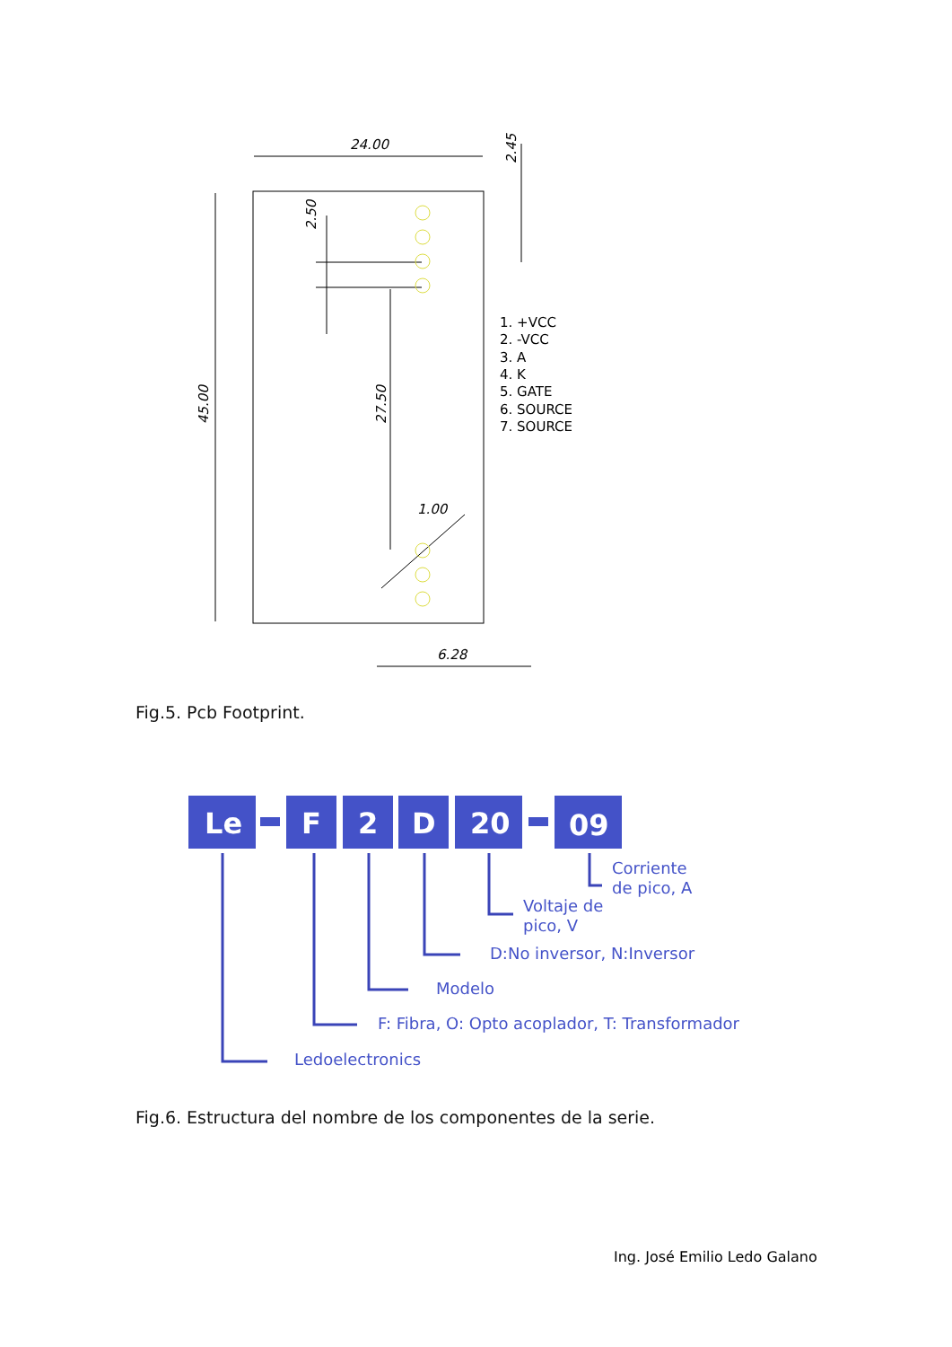24.00
45.00
27.50
2.50
2.45
1.00
6.28
1. +VCC
2. -VCC
3. A
4. K
5. GATE
6. SOURCE
7. SOURCE
Fig.5. Pcb Footprint.
Le
F
2
D
20
09
Corriente
de pico, A
Voltaje de
pico, V
D:No inversor, N:Inversor
Modelo
F: Fibra, O: Opto acoplador, T: Transformador
Ledoelectronics
Fig.6. Estructura del nombre de los componentes de la serie.
Ing. José Emilio Ledo Galano